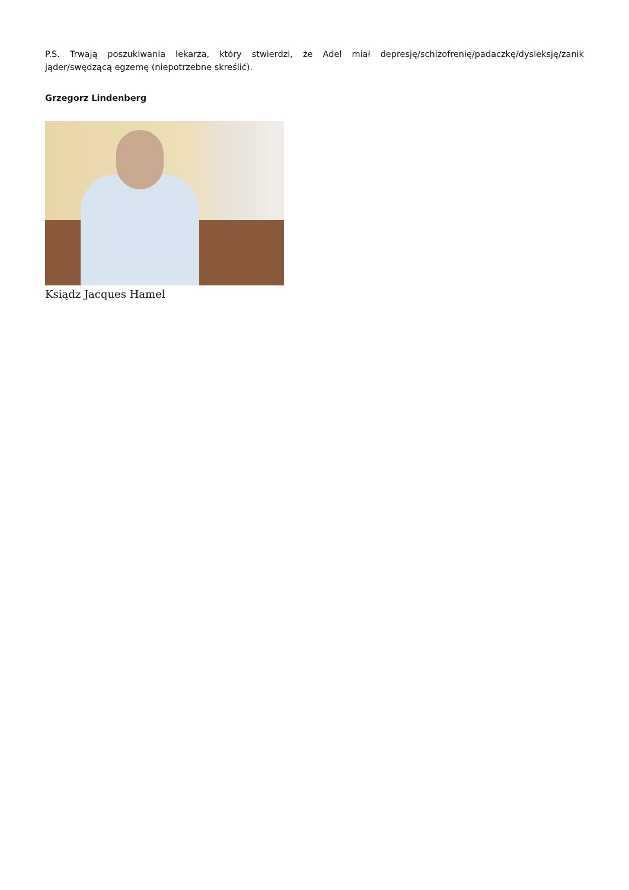P.S. Trwają poszukiwania lekarza, który stwierdzi, że Adel miał depresję/schizofrenię/padaczkę/dysleksję/zanik jąder/swędzącą egzemę (niepotrzebne skreślić).
Grzegorz Lindenberg
Ksiądz Jacques Hamel